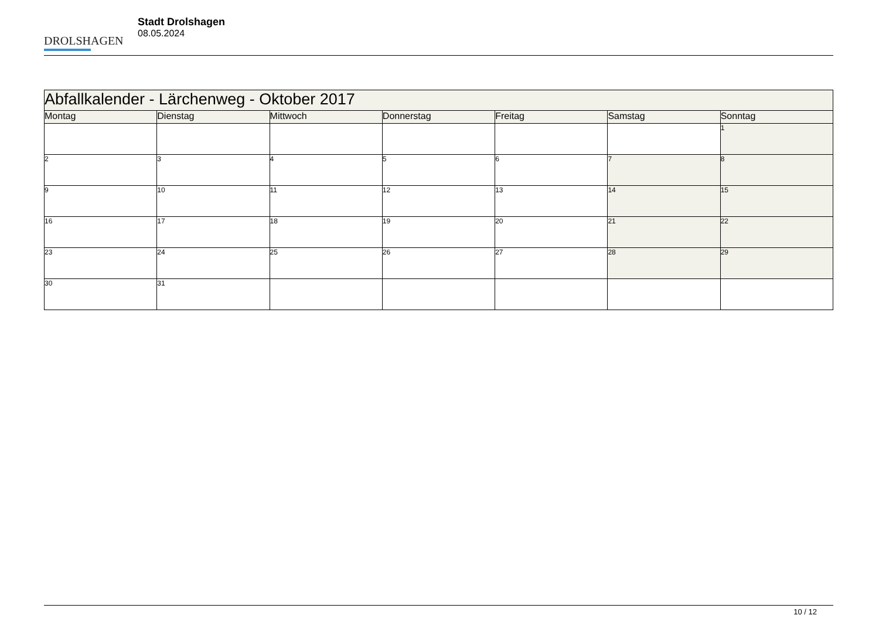DROLSHAGEN
Stadt Drolshagen
08.05.2024
| Abfallkalender - Lärchenweg - Oktober 2017 | | | | | | |
| Montag | Dienstag | Mittwoch | Donnerstag | Freitag | Samstag | Sonntag |
| | | | | | | 1 |
| 2 | 3 | 4 | 5 | 6 | 7 | 8 |
| 9 | 10 | 11 | 12 | 13 | 14 | 15 |
| 16 | 17 | 18 | 19 | 20 | 21 | 22 |
| 23 | 24 | 25 | 26 | 27 | 28 | 29 |
| 30 | 31 | | | | | |
10 / 12